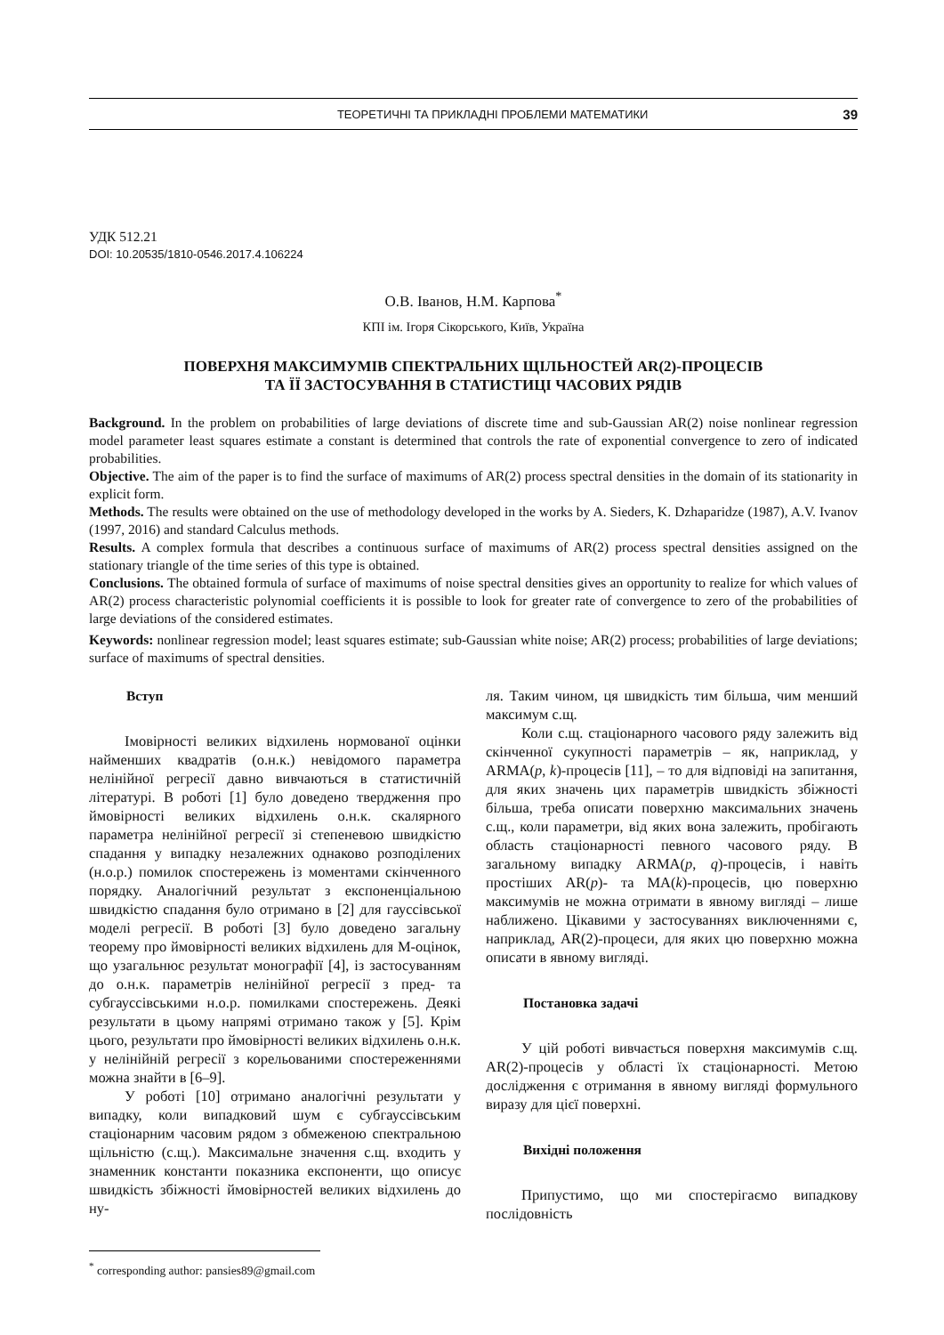ТЕОРЕТИЧНІ ТА ПРИКЛАДНІ ПРОБЛЕМИ МАТЕМАТИКИ 39
УДК 512.21
DOI: 10.20535/1810-0546.2017.4.106224
О.В. Іванов, Н.М. Карпова<sup>*</sup>
КПІ ім. Ігоря Сікорського, Київ, Україна
ПОВЕРХНЯ МАКСИМУМІВ СПЕКТРАЛЬНИХ ЩІЛЬНОСТЕЙ AR(2)-ПРОЦЕСІВ
ТА ЇЇ ЗАСТОСУВАННЯ В СТАТИСТИЦІ ЧАСОВИХ РЯДІВ
Background. In the problem on probabilities of large deviations of discrete time and sub-Gaussian AR(2) noise nonlinear regression model parameter least squares estimate a constant is determined that controls the rate of exponential convergence to zero of indicated probabilities.
Objective. The aim of the paper is to find the surface of maximums of AR(2) process spectral densities in the domain of its stationarity in explicit form.
Methods. The results were obtained on the use of methodology developed in the works by A. Sieders, K. Dzhaparidze (1987), A.V. Ivanov (1997, 2016) and standard Calculus methods.
Results. A complex formula that describes a continuous surface of maximums of AR(2) process spectral densities assigned on the stationary triangle of the time series of this type is obtained.
Conclusions. The obtained formula of surface of maximums of noise spectral densities gives an opportunity to realize for which values of AR(2) process characteristic polynomial coefficients it is possible to look for greater rate of convergence to zero of the probabilities of large deviations of the considered estimates.
Keywords: nonlinear regression model; least squares estimate; sub-Gaussian white noise; AR(2) process; probabilities of large deviations; surface of maximums of spectral densities.
Вступ
Імовірності великих відхилень нормованої оцінки найменших квадратів (о.н.к.) невідомого параметра нелінійної регресії давно вивчаються в статистичній літературі. В роботі [1] було доведено твердження про ймовірності великих відхилень о.н.к. скалярного параметра нелінійної регресії зі степеневою швидкістю спадання у випадку незалежних однаково розподілених (н.о.р.) помилок спостережень із моментами скінченного порядку. Аналогічний результат з експоненціальною швидкістю спадання було отримано в [2] для гауссівської моделі регресії. В роботі [3] було доведено загальну теорему про ймовірності великих відхилень для М-оцінок, що узагальнює результат монографії [4], із застосуванням до о.н.к. параметрів нелінійної регресії з пред- та субгауссівськими н.о.р. помилками спостережень. Деякі результати в цьому напрямі отримано також у [5]. Крім цього, результати про ймовірності великих відхилень о.н.к. у нелінійній регресії з корельованими спостереженнями можна знайти в [6–9].
У роботі [10] отримано аналогічні результати у випадку, коли випадковий шум є субгауссівським стаціонарним часовим рядом з обмеженою спектральною щільністю (с.щ.). Максимальне значення с.щ. входить у знаменник константи показника експоненти, що описує швидкість збіжності ймовірностей великих відхилень до ну-
ля. Таким чином, ця швидкість тим більша, чим менший максимум с.щ.
Коли с.щ. стаціонарного часового ряду залежить від скінченної сукупності параметрів – як, наприклад, у ARMA(p, k)-процесів [11], – то для відповіді на запитання, для яких значень цих параметрів швидкість збіжності більша, треба описати поверхню максимальних значень с.щ., коли параметри, від яких вона залежить, пробігають область стаціонарності певного часового ряду. В загальному випадку ARMA(p, q)-процесів, і навіть простіших AR(p)- та MA(k)-процесів, цю поверхню максимумів не можна отримати в явному вигляді – лише наближено. Цікавими у застосуваннях виключеннями є, наприклад, AR(2)-процеси, для яких цю поверхню можна описати в явному вигляді.
Постановка задачі
У цій роботі вивчається поверхня максимумів с.щ. AR(2)-процесів у області їх стаціонарності. Метою дослідження є отримання в явному вигляді формульного виразу для цієї поверхні.
Вихідні положення
Припустимо, що ми спостерігаємо випадкову послідовність
<sup>*</sup> corresponding author: pansies89@gmail.com